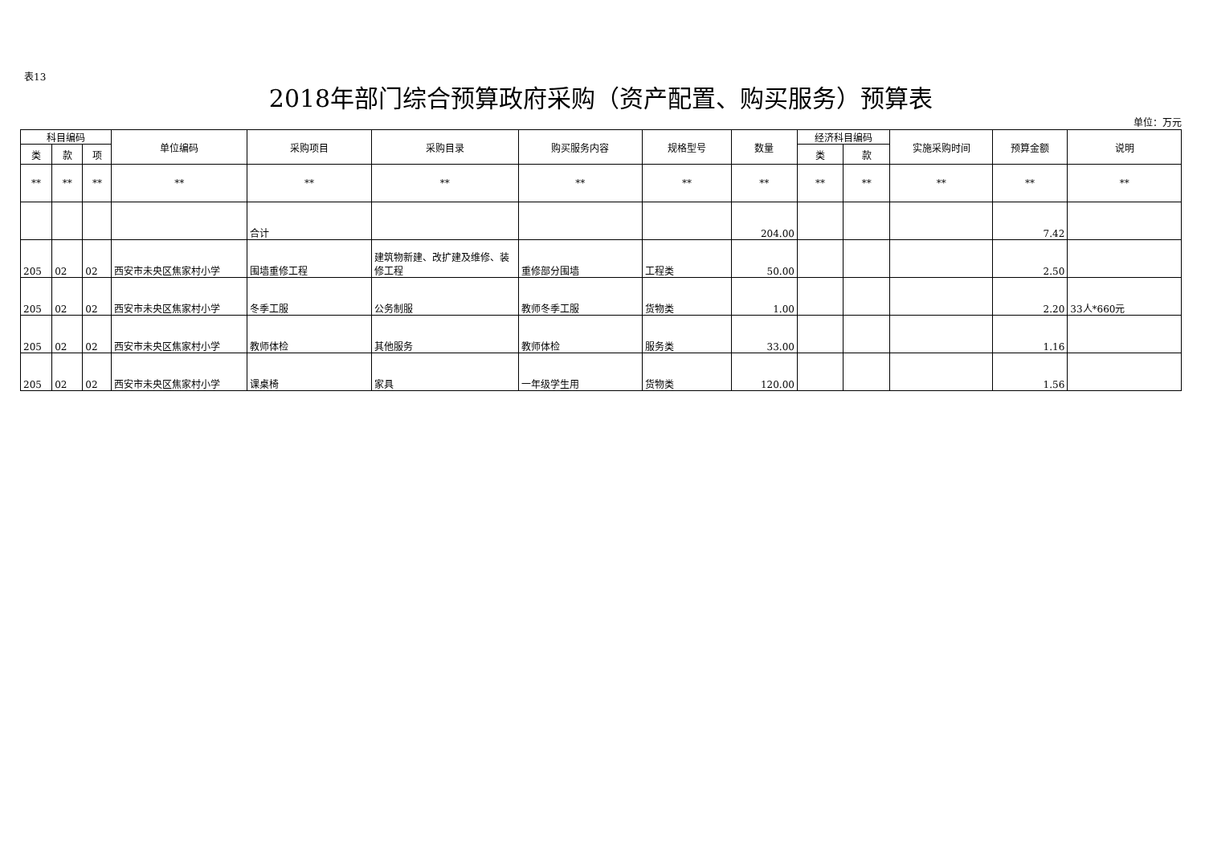表13
2018年部门综合预算政府采购（资产配置、购买服务）预算表
单位：万元
| 科目编码 | | | 单位编码 | 采购项目 | 采购目录 | 购买服务内容 | 规格型号 | 数量 | 经济科目编码 | | 实施采购时间 | 预算金额 | 说明 |
| --- | --- | --- | --- | --- | --- | --- | --- | --- | --- | --- | --- | --- | --- |
| 类 | 款 | 项 | | | | | | | 类 | 款 | | | |
| ** | ** | ** | ** | ** | ** | ** | ** | ** | ** | ** | ** | ** | ** |
| | | | | 合计 | | | | 204.00 | | | | 7.42 | |
| 205 | 02 | 02 | 西安市未央区焦家村小学 | 围墙重修工程 | 建筑物新建、改扩建及维修、装修工程 | 重修部分围墙 | 工程类 | 50.00 | | | | 2.50 | |
| 205 | 02 | 02 | 西安市未央区焦家村小学 | 冬季工服 | 公务制服 | 教师冬季工服 | 货物类 | 1.00 | | | | 2.20 | 33人*660元 |
| 205 | 02 | 02 | 西安市未央区焦家村小学 | 教师体检 | 其他服务 | 教师体检 | 服务类 | 33.00 | | | | 1.16 | |
| 205 | 02 | 02 | 西安市未央区焦家村小学 | 课桌椅 | 家具 | 一年级学生用 | 货物类 | 120.00 | | | | 1.56 | |